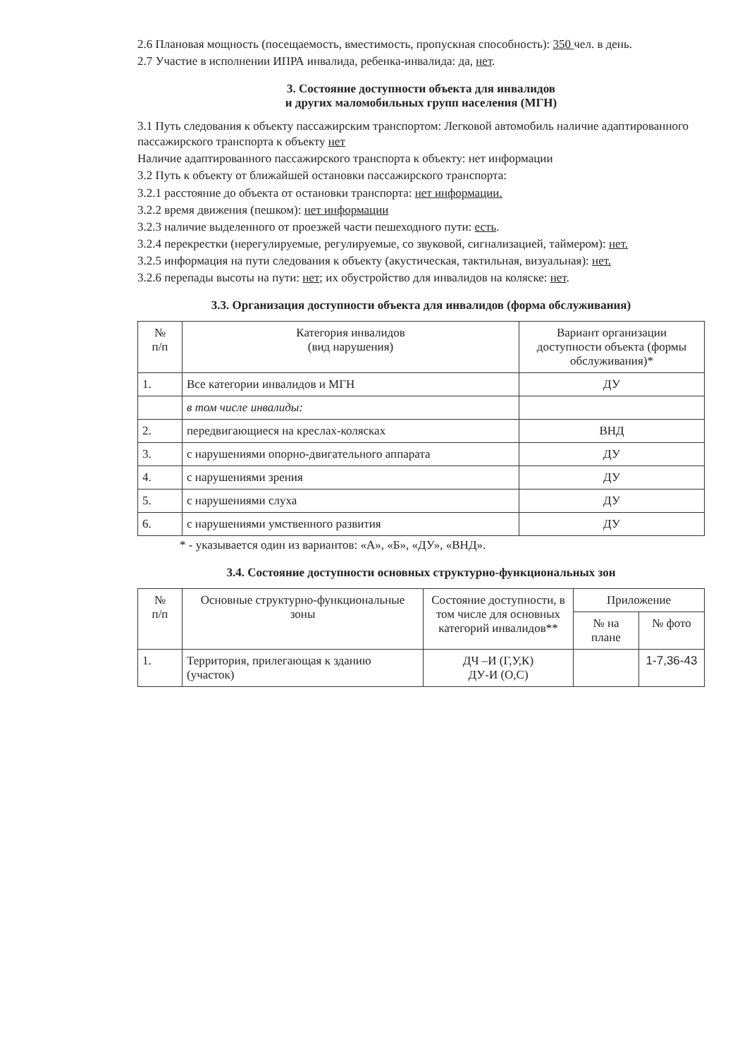2.6 Плановая мощность (посещаемость, вместимость, пропускная способность): 350 чел. в день.
2.7 Участие в исполнении ИПРА инвалида, ребенка-инвалида: да, нет.
3. Состояние доступности объекта для инвалидов
и других маломобильных групп населения (МГН)
3.1 Путь следования к объекту пассажирским транспортом: Легковой автомобиль наличие адаптированного пассажирского транспорта к объекту нет
Наличие адаптированного пассажирского транспорта к объекту: нет информации
3.2 Путь к объекту от ближайшей остановки пассажирского транспорта:
3.2.1 расстояние до объекта от остановки транспорта: нет информации.
3.2.2 время движения (пешком): нет информации
3.2.3 наличие выделенного от проезжей части пешеходного пути: есть.
3.2.4 перекрестки (нерегулируемые, регулируемые, со звуковой, сигнализацией, таймером): нет.
3.2.5 информация на пути следования к объекту (акустическая, тактильная, визуальная): нет.
3.2.6 перепады высоты на пути: нет; их обустройство для инвалидов на коляске: нет.
3.3. Организация доступности объекта для инвалидов (форма обслуживания)
| № п/п | Категория инвалидов (вид нарушения) | Вариант организации доступности объекта (формы обслуживания)* |
| --- | --- | --- |
| 1. | Все категории инвалидов и МГН | ДУ |
| | в том числе инвалиды: | |
| 2. | передвигающиеся на креслах-колясках | ВНД |
| 3. | с нарушениями опорно-двигательного аппарата | ДУ |
| 4. | с нарушениями зрения | ДУ |
| 5. | с нарушениями слуха | ДУ |
| 6. | с нарушениями умственного развития | ДУ |
* - указывается один из вариантов: «А», «Б», «ДУ», «ВНД».
3.4. Состояние доступности основных структурно-функциональных зон
| № п/п | Основные структурно-функциональные зоны | Состояние доступности, в том числе для основных категорий инвалидов** | Приложение | |
| --- | --- | --- | --- | --- |
| | | | № на плане | № фото |
| 1. | Территория, прилегающая к зданию (участок) | ДЧ –И (Г,У,К) ДУ-И (О,С) | | 1-7,36-43 |